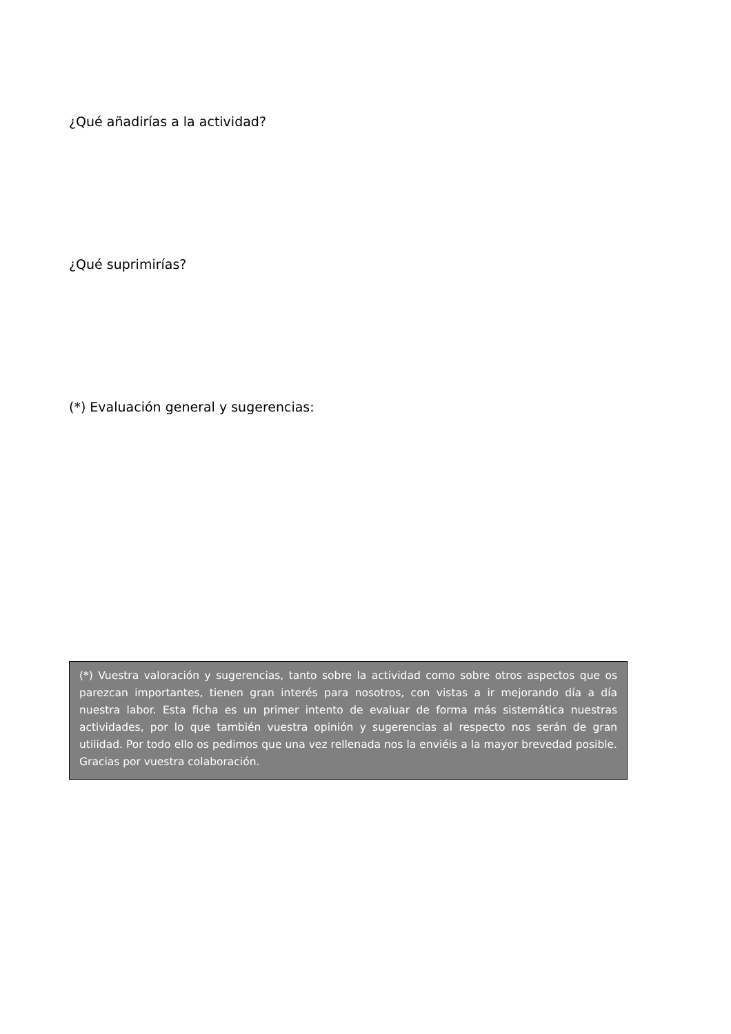¿Qué añadirías a la actividad?
¿Qué suprimirías?
(*) Evaluación general y sugerencias:
(*) Vuestra valoración y sugerencias, tanto sobre la actividad como sobre otros aspectos que os parezcan importantes, tienen gran interés para nosotros, con vistas a ir mejorando día a día nuestra labor. Esta ficha es un primer intento de evaluar de forma más sistemática nuestras actividades, por lo que también vuestra opinión y sugerencias al respecto nos serán de gran utilidad. Por todo ello os pedimos que una vez rellenada nos la enviéis a la mayor brevedad posible. Gracias por vuestra colaboración.